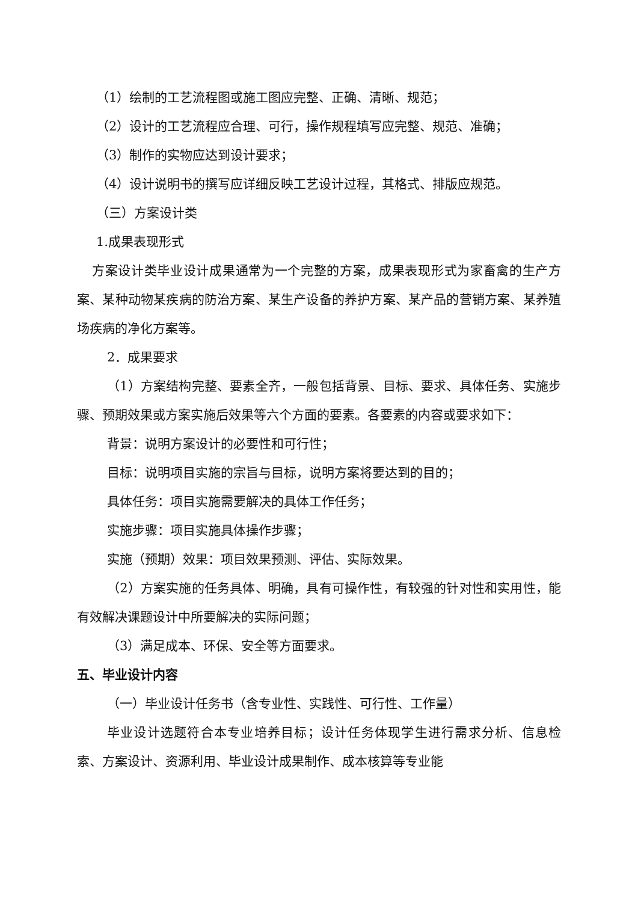（1）绘制的工艺流程图或施工图应完整、正确、清晰、规范；
（2）设计的工艺流程应合理、可行，操作规程填写应完整、规范、准确；
（3）制作的实物应达到设计要求；
（4）设计说明书的撰写应详细反映工艺设计过程，其格式、排版应规范。
（三）方案设计类
1.成果表现形式
方案设计类毕业设计成果通常为一个完整的方案，成果表现形式为家畜禽的生产方案、某种动物某疾病的防治方案、某生产设备的养护方案、某产品的营销方案、某养殖场疾病的净化方案等。
2．成果要求
（1）方案结构完整、要素全齐，一般包括背景、目标、要求、具体任务、实施步骤、预期效果或方案实施后效果等六个方面的要素。各要素的内容或要求如下：
背景：说明方案设计的必要性和可行性；
目标：说明项目实施的宗旨与目标，说明方案将要达到的目的；
具体任务：项目实施需要解决的具体工作任务；
实施步骤：项目实施具体操作步骤；
实施（预期）效果：项目效果预测、评估、实际效果。
（2）方案实施的任务具体、明确，具有可操作性，有较强的针对性和实用性，能有效解决课题设计中所要解决的实际问题；
（3）满足成本、环保、安全等方面要求。
五、毕业设计内容
（一）毕业设计任务书（含专业性、实践性、可行性、工作量）
毕业设计选题符合本专业培养目标；设计任务体现学生进行需求分析、信息检索、方案设计、资源利用、毕业设计成果制作、成本核算等专业能